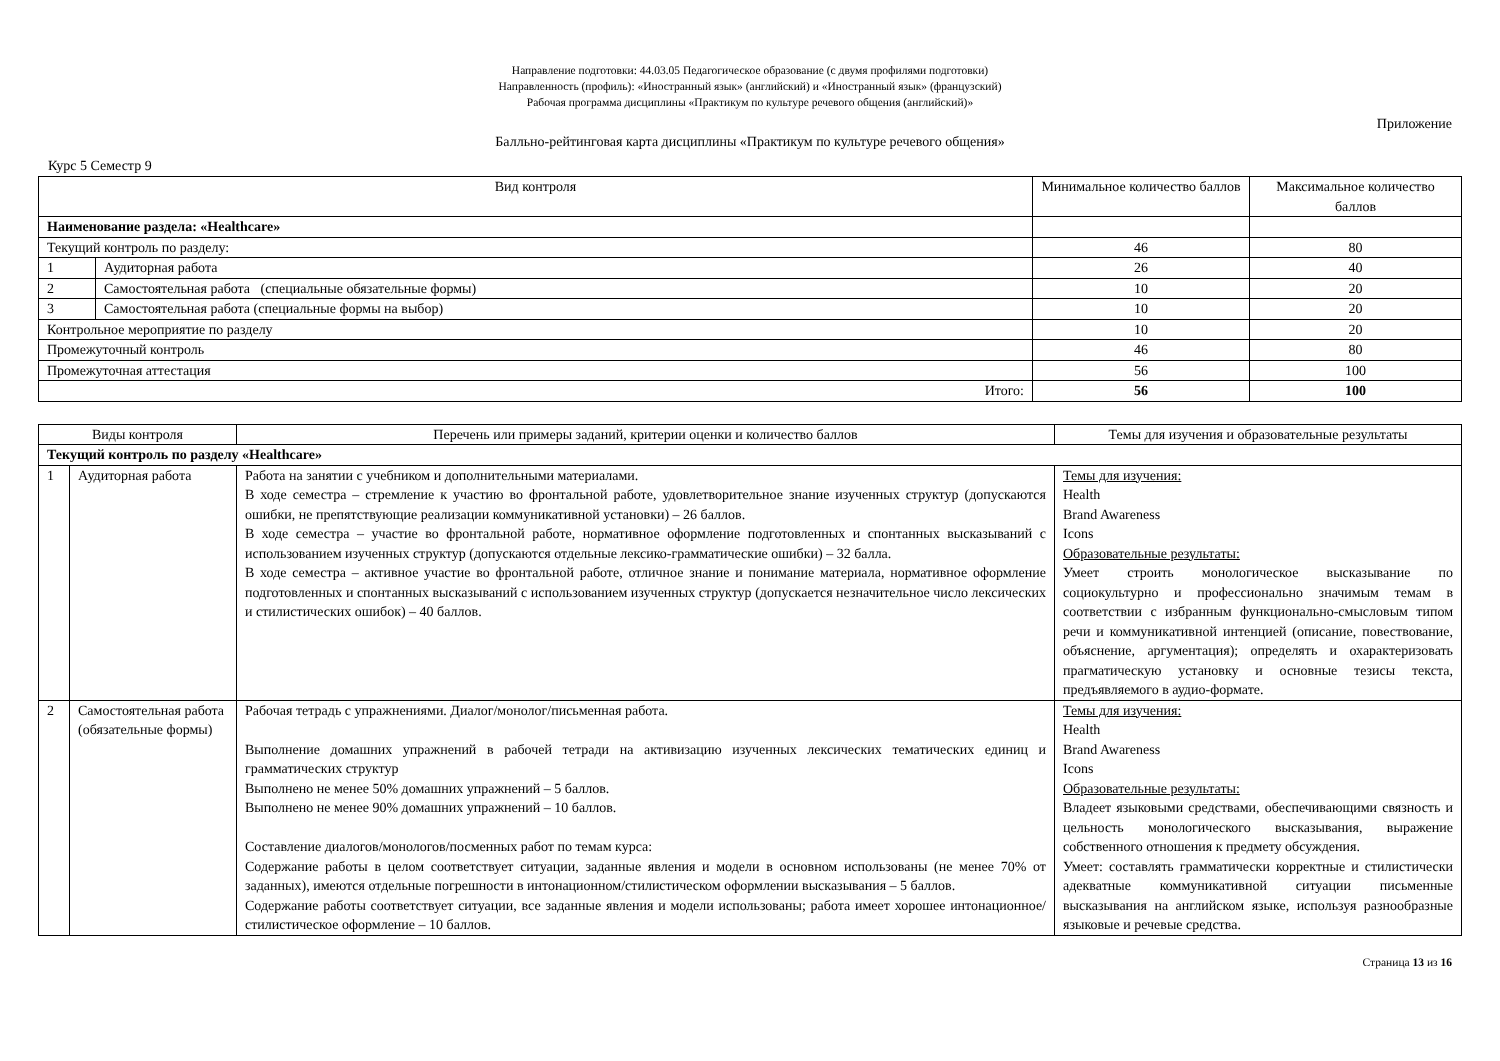Направление подготовки: 44.03.05 Педагогическое образование (с двумя профилями подготовки)
Направленность (профиль): «Иностранный язык» (английский) и «Иностранный язык» (французский)
Рабочая программа дисциплины «Практикум по культуре речевого общения (английский)»
Приложение
Балльно-рейтинговая карта дисциплины «Практикум по культуре речевого общения»
Курс 5 Семестр 9
| Вид контроля | | Минимальное количество баллов | Максимальное количество баллов |
| --- | --- | --- | --- |
| Наименование раздела: «Healthcare» | | | |
| Текущий контроль по разделу: | | 46 | 80 |
| 1 | Аудиторная работа | 26 | 40 |
| 2 | Самостоятельная работа (специальные обязательные формы) | 10 | 20 |
| 3 | Самостоятельная работа (специальные формы на выбор) | 10 | 20 |
| Контрольное мероприятие по разделу | | 10 | 20 |
| Промежуточный контроль | | 46 | 80 |
| Промежуточная аттестация | | 56 | 100 |
| Итого: | | 56 | 100 |
| Виды контроля | | Перечень или примеры заданий, критерии оценки и количество баллов | Темы для изучения и образовательные результаты |
| --- | --- | --- | --- |
| Текущий контроль по разделу «Healthcare» | | | |
| 1 | Аудиторная работа | Работа на занятии с учебником и дополнительными материалами. В ходе семестра – стремление к участию во фронтальной работе, удовлетворительное знание изученных структур (допускаются ошибки, не препятствующие реализации коммуникативной установки) – 26 баллов. В ходе семестра – участие во фронтальной работе, нормативное оформление подготовленных и спонтанных высказываний с использованием изученных структур (допускаются отдельные лексико-грамматические ошибки) – 32 балла. В ходе семестра – активное участие во фронтальной работе, отличное знание и понимание материала, нормативное оформление подготовленных и спонтанных высказываний с использованием изученных структур (допускается незначительное число лексических и стилистических ошибок) – 40 баллов. | Темы для изучения: Health Brand Awareness Icons Образовательные результаты: Умеет строить монологическое высказывание по социокультурно и профессионально значимым темам в соответствии с избранным функционально-смысловым типом речи и коммуникативной интенцией (описание, повествование, объяснение, аргументация); определять и охарактеризовать прагматическую установку и основные тезисы текста, предъявляемого в аудио-формате. |
| 2 | Самостоятельная работа (обязательные формы) | Рабочая тетрадь с упражнениями. Диалог/монолог/письменная работа. Выполнение домашних упражнений в рабочей тетради на активизацию изученных лексических тематических единиц и грамматических структур Выполнено не менее 50% домашних упражнений – 5 баллов. Выполнено не менее 90% домашних упражнений – 10 баллов. Составление диалогов/монологов/посменных работ по темам курса: Содержание работы в целом соответствует ситуации, заданные явления и модели в основном использованы (не менее 70% от заданных), имеются отдельные погрешности в интонационном/стилистическом оформлении высказывания – 5 баллов. Содержание работы соответствует ситуации, все заданные явления и модели использованы; работа имеет хорошее интонационное/стилистическое оформление – 10 баллов. | Темы для изучения: Health Brand Awareness Icons Образовательные результаты: Владеет языковыми средствами, обеспечивающими связность и цельность монологического высказывания, выражение собственного отношения к предмету обсуждения. Умеет: составлять грамматически корректные и стилистически адекватные коммуникативной ситуации письменные высказывания на английском языке, используя разнообразные языковые и речевые средства. |
Страница 13 из 16